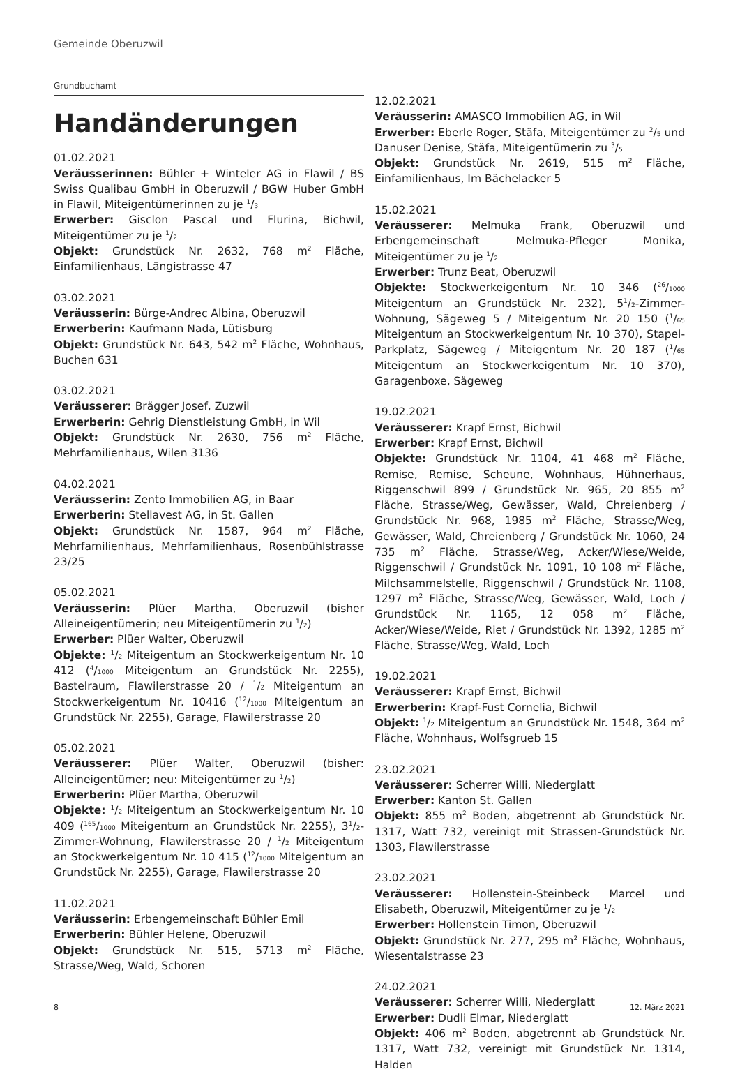Gemeinde Oberuzwil
Grundbuchamt
Handänderungen
01.02.2021
Veräusserinnen: Bühler + Winteler AG in Flawil / BS Swiss Qualibau GmbH in Oberuzwil / BGW Huber GmbH in Flawil, Miteigentümerinnen zu je 1/3
Erwerber: Gisclon Pascal und Flurina, Bichwil, Miteigentümer zu je 1/2
Objekt: Grundstück Nr. 2632, 768 m<sup>2</sup> Fläche, Einfamilienhaus, Längistrasse 47
03.02.2021
Veräusserin: Bürge-Andrec Albina, Oberuzwil
Erwerberin: Kaufmann Nada, Lütisburg
Objekt: Grundstück Nr. 643, 542 m<sup>2</sup> Fläche, Wohnhaus, Buchen 631
03.02.2021
Veräusserer: Brägger Josef, Zuzwil
Erwerberin: Gehrig Dienstleistung GmbH, in Wil
Objekt: Grundstück Nr. 2630, 756 m<sup>2</sup> Fläche, Mehrfamilienhaus, Wilen 3136
04.02.2021
Veräusserin: Zento Immobilien AG, in Baar
Erwerberin: Stellavest AG, in St. Gallen
Objekt: Grundstück Nr. 1587, 964 m<sup>2</sup> Fläche, Mehrfamilienhaus, Mehrfamilienhaus, Rosenbühlstrasse 23/25
05.02.2021
Veräusserin: Plüer Martha, Oberuzwil (bisher Alleineigentümerin; neu Miteigentümerin zu 1/2)
Erwerber: Plüer Walter, Oberuzwil
Objekte: 1/2 Miteigentum an Stockwerkeigentum Nr. 10 412 (4/1000 Miteigentum an Grundstück Nr. 2255), Bastelraum, Flawilerstrasse 20 / 1/2 Miteigentum an Stockwerkeigentum Nr. 10416 (12/1000 Miteigentum an Grundstück Nr. 2255), Garage, Flawilerstrasse 20
05.02.2021
Veräusserer: Plüer Walter, Oberuzwil (bisher: Alleineigentümer; neu: Miteigentümer zu 1/2)
Erwerberin: Plüer Martha, Oberuzwil
Objekte: 1/2 Miteigentum an Stockwerkeigentum Nr. 10 409 (165/1000 Miteigentum an Grundstück Nr. 2255), 31/2-Zimmer-Wohnung, Flawilerstrasse 20 / 1/2 Miteigentum an Stockwerkeigentum Nr. 10 415 (12/1000 Miteigentum an Grundstück Nr. 2255), Garage, Flawilerstrasse 20
11.02.2021
Veräusserin: Erbengemeinschaft Bühler Emil
Erwerberin: Bühler Helene, Oberuzwil
Objekt: Grundstück Nr. 515, 5713 m<sup>2</sup> Fläche, Strasse/Weg, Wald, Schoren
12.02.2021
Veräusserin: AMASCO Immobilien AG, in Wil
Erwerber: Eberle Roger, Stäfa, Miteigentümer zu 2/5 und Danuser Denise, Stäfa, Miteigentümerin zu 3/5
Objekt: Grundstück Nr. 2619, 515 m<sup>2</sup> Fläche, Einfamilienhaus, Im Bächelacker 5
15.02.2021
Veräusserer: Melmuka Frank, Oberuzwil und Erbengemeinschaft Melmuka-Pfleger Monika, Miteigentümer zu je 1/2
Erwerber: Trunz Beat, Oberuzwil
Objekte: Stockwerkeigentum Nr. 10 346 (26/1000 Miteigentum an Grundstück Nr. 232), 51/2-Zimmer-Wohnung, Sägeweg 5 / Miteigentum Nr. 20 150 (1/65 Miteigentum an Stockwerkeigentum Nr. 10 370), Stapel-Parkplatz, Sägeweg / Miteigentum Nr. 20 187 (1/65 Miteigentum an Stockwerkeigentum Nr. 10 370), Garagenboxe, Sägeweg
19.02.2021
Veräusserer: Krapf Ernst, Bichwil
Erwerber: Krapf Ernst, Bichwil
Objekte: Grundstück Nr. 1104, 41 468 m<sup>2</sup> Fläche, Remise, Remise, Scheune, Wohnhaus, Hühnerhaus, Riggenschwil 899 / Grundstück Nr. 965, 20 855 m<sup>2</sup> Fläche, Strasse/Weg, Gewässer, Wald, Chreienberg / Grundstück Nr. 968, 1985 m<sup>2</sup> Fläche, Strasse/Weg, Gewässer, Wald, Chreienberg / Grundstück Nr. 1060, 24 735 m<sup>2</sup> Fläche, Strasse/Weg, Acker/Wiese/Weide, Riggenschwil / Grundstück Nr. 1091, 10 108 m<sup>2</sup> Fläche, Milchsammelstelle, Riggenschwil / Grundstück Nr. 1108, 1297 m<sup>2</sup> Fläche, Strasse/Weg, Gewässer, Wald, Loch / Grundstück Nr. 1165, 12 058 m<sup>2</sup> Fläche, Acker/Wiese/Weide, Riet / Grundstück Nr. 1392, 1285 m<sup>2</sup> Fläche, Strasse/Weg, Wald, Loch
19.02.2021
Veräusserer: Krapf Ernst, Bichwil
Erwerberin: Krapf-Fust Cornelia, Bichwil
Objekt: 1/2 Miteigentum an Grundstück Nr. 1548, 364 m<sup>2</sup> Fläche, Wohnhaus, Wolfsgrueb 15
23.02.2021
Veräusserer: Scherrer Willi, Niederglatt
Erwerber: Kanton St. Gallen
Objekt: 855 m<sup>2</sup> Boden, abgetrennt ab Grundstück Nr. 1317, Watt 732, vereinigt mit Strassen-Grundstück Nr. 1303, Flawilerstrasse
23.02.2021
Veräusserer: Hollenstein-Steinbeck Marcel und Elisabeth, Oberuzwil, Miteigentümer zu je 1/2
Erwerber: Hollenstein Timon, Oberuzwil
Objekt: Grundstück Nr. 277, 295 m<sup>2</sup> Fläche, Wohnhaus, Wiesentalstrasse 23
24.02.2021
Veräusserer: Scherrer Willi, Niederglatt
Erwerber: Dudli Elmar, Niederglatt
Objekt: 406 m<sup>2</sup> Boden, abgetrennt ab Grundstück Nr. 1317, Watt 732, vereinigt mit Grundstück Nr. 1314, Halden
8 12. März 2021